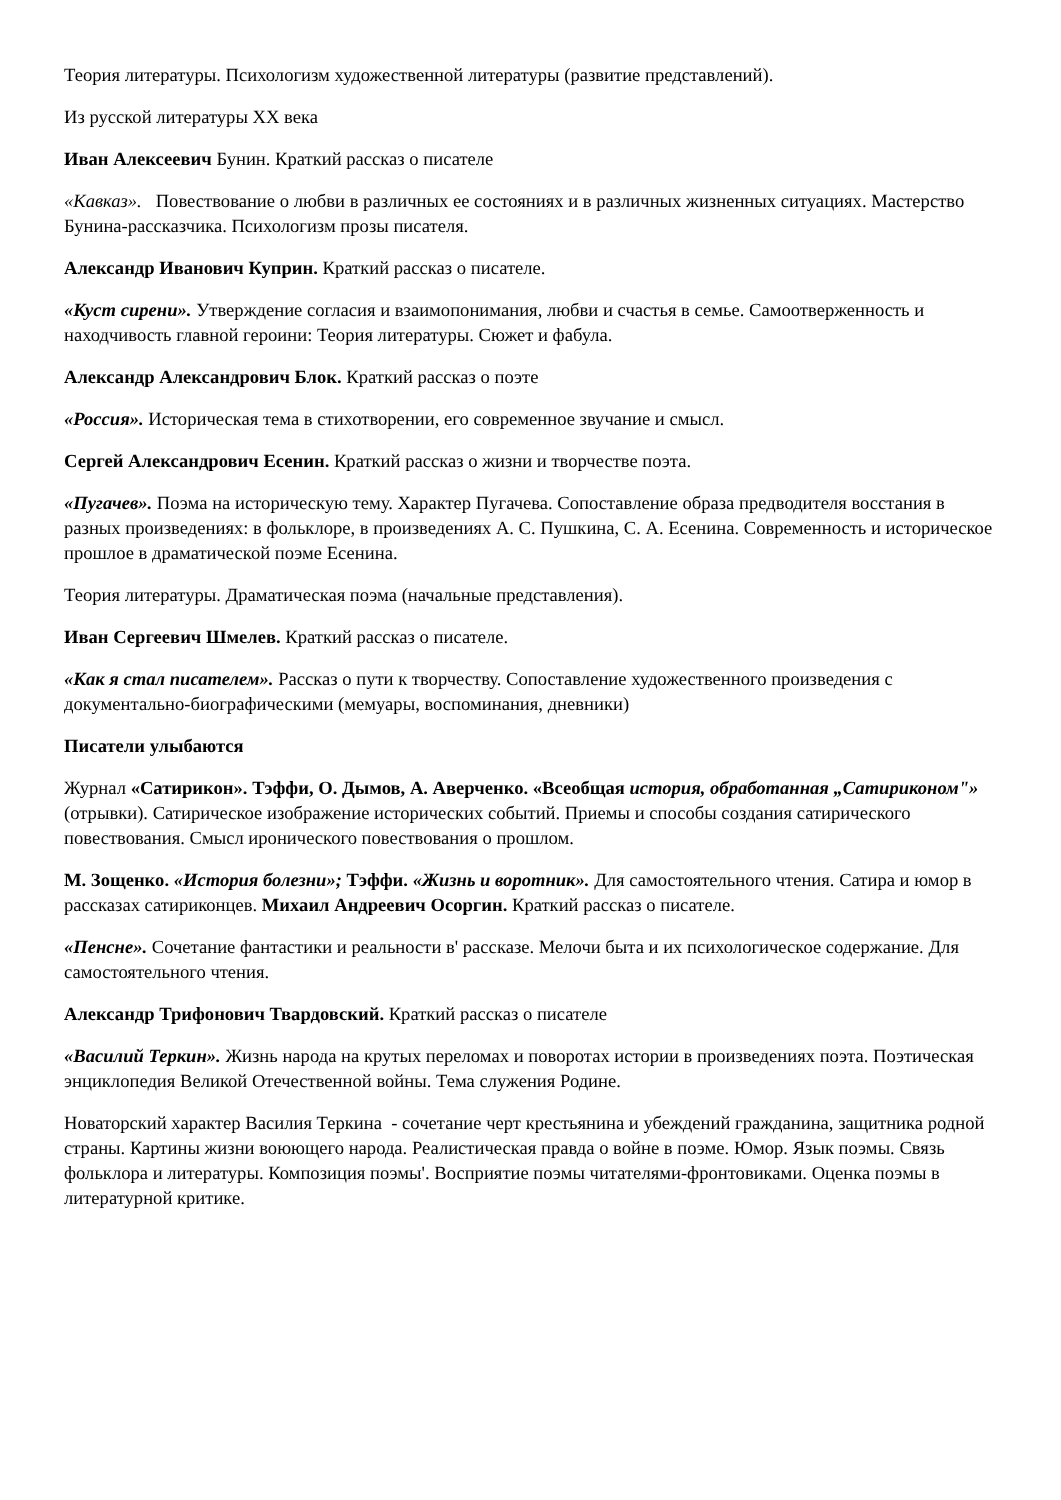Теория литературы. Психологизм художественной литературы (развитие представлений).
Из русской литературы XX века
Иван Алексеевич Бунин. Краткий рассказ о писателе
«Кавказ». Повествование о любви в различных ее состояниях и в различных жизненных ситуациях. Мастерство Бунина-рассказчика. Психологизм прозы писателя.
Александр Иванович Куприн. Краткий рассказ о писателе.
«Куст сирени». Утверждение согласия и взаимопонимания, любви и счастья в семье. Самоотверженность и находчивость главной героини: Теория литературы. Сюжет и фабула.
Александр Александрович Блок. Краткий рассказ о поэте
«Россия». Историческая тема в стихотворении, его современное звучание и смысл.
Сергей Александрович Есенин. Краткий рассказ о жизни и творчестве поэта.
«Пугачев». Поэма на историческую тему. Характер Пугачева. Сопоставление образа предводителя восстания в разных произведениях: в фольклоре, в произведениях А. С. Пушкина, С. А. Есенина. Современность и историческое прошлое в драматической поэме Есенина.
Теория литературы. Драматическая поэма (начальные представления).
Иван Сергеевич Шмелев. Краткий рассказ о писателе.
«Как я стал писателем». Рассказ о пути к творчеству. Сопоставление художественного произведения с документально-биографическими (мемуары, воспоминания, дневники)
Писатели улыбаются
Журнал «Сатирикон». Тэффи, О. Дымов, А. Аверченко. «Всеобщая история, обработанная „Сатириконом"» (отрывки). Сатирическое изображение исторических событий. Приемы и способы создания сатирического повествования. Смысл иронического повествования о прошлом.
М. Зощенко. «История болезни»; Тэффи. «Жизнь и воротник». Для самостоятельного чтения. Сатира и юмор в рассказах сатириконцев. Михаил Андреевич Осоргин. Краткий рассказ о писателе.
«Пенсне». Сочетание фантастики и реальности в' рассказе. Мелочи быта и их психологическое содержание. Для самостоятельного чтения.
Александр Трифонович Твардовский. Краткий рассказ о писателе
«Василий Теркин». Жизнь народа на крутых переломах и поворотах истории в произведениях поэта. Поэтическая энциклопедия Великой Отечественной войны. Тема служения Родине.
Новаторский характер Василия Теркина - сочетание черт крестьянина и убеждений гражданина, защитника родной страны. Картины жизни воюющего народа. Реалистическая правда о войне в поэме. Юмор. Язык поэмы. Связь фольклора и литературы. Композиция поэмы'. Восприятие поэмы читателями-фронтовиками. Оценка поэмы в литературной критике.